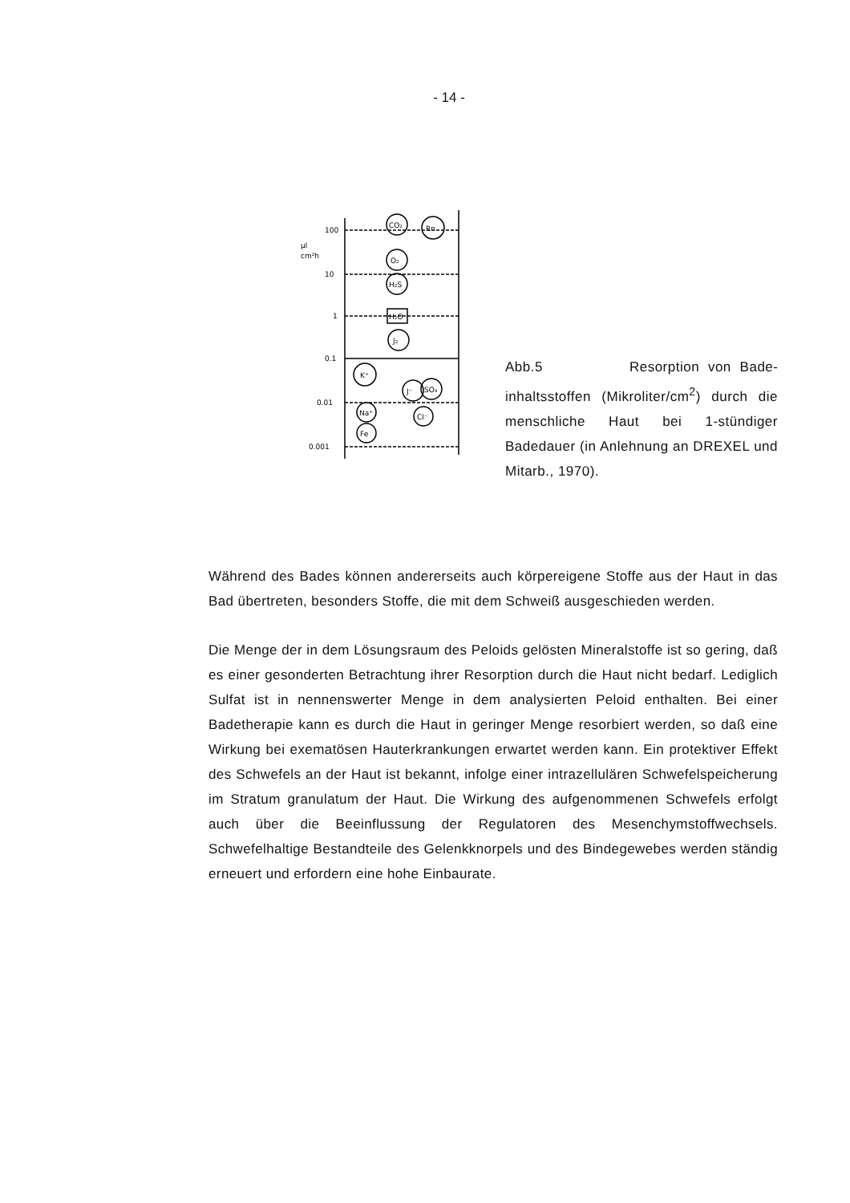- 14 -
100
μl
cm²h
10
1
0.1
0.01
0.001
CO₂
Rn
O₂
H₂S
H₂O
J₂
K⁺
J⁻
SO₄
Na⁺
Cl⁻
Fe
Abb.5 Resorption von Bade­inhaltsstoffen (Mikroliter/cm<sup>2</sup>) durch die menschliche Haut bei 1-stündi­ger Badedauer (in Anlehnung an DREXEL und Mitarb., 1970).
Während des Bades können andererseits auch körpereigene Stoffe aus der Haut in das Bad übertreten, besonders Stoffe, die mit dem Schweiß ausge­schieden werden.
Die Menge der in dem Lösungsraum des Peloids gelösten Mineralstoffe ist so gering, daß es einer gesonderten Betrachtung ihrer Resorption durch die Haut nicht bedarf. Lediglich Sulfat ist in nennenswerter Menge in dem analysierten Peloid enthalten. Bei einer Badetherapie kann es durch die Haut in geringer Menge resorbiert werden, so daß eine Wirkung bei exema­tösen Hauterkrankungen erwartet werden kann. Ein protektiver Effekt des Schwefels an der Haut ist bekannt, infolge einer intrazellulären Schwefel­speicherung im Stratum granulatum der Haut. Die Wirkung des aufgenom­menen Schwefels erfolgt auch über die Beeinflussung der Regulatoren des Mesenchymstoffwechsels. Schwefelhaltige Bestandteile des Gelenkknor­pels und des Bindegewebes werden ständig erneuert und erfordern eine hohe Einbaurate.